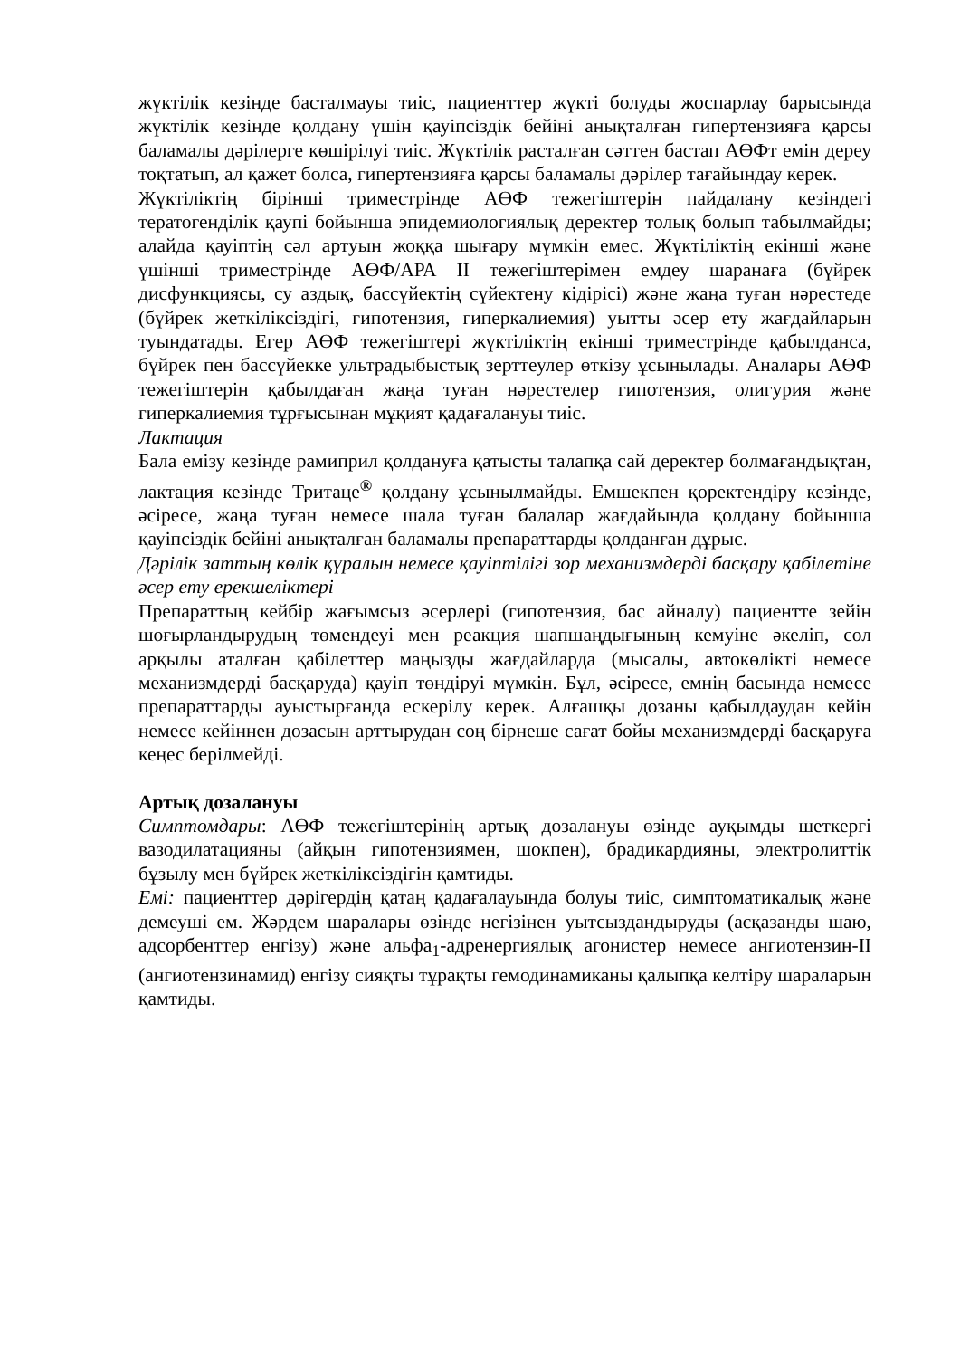жүктілік кезінде басталмауы тиіс, пациенттер жүкті болуды жоспарлау барысында жүктілік кезінде қолдану үшін қауіпсіздік бейіні анықталған гипертензияға қарсы баламалы дәрілерге көшірілуі тиіс. Жүктілік расталған сәттен бастап АӨФт емін дереу тоқтатып, ал қажет болса, гипертензияға қарсы баламалы дәрілер тағайындау керек.
Жүктіліктің бірінші триместрінде АӨФ тежегіштерін пайдалану кезіндегі тератогенділік қаупі бойынша эпидемиологиялық деректер толық болып табылмайды; алайда қауіптің сәл артуын жоққа шығару мүмкін емес. Жүктіліктің екінші және үшінші триместрінде АӨФ/АРА II тежегіштерімен емдеу шаранаға (бүйрек дисфункциясы, су аздық, бассүйектің сүйектену кідірісі) және жаңа туған нәрестеде (бүйрек жеткіліксіздігі, гипотензия, гиперкалиемия) уытты әсер ету жағдайларын туындатады. Егер АӨФ тежегіштері жүктіліктің екінші триместрінде қабылданса, бүйрек пен бассүйекке ультрадыбыстық зерттеулер өткізу ұсынылады. Аналары АӨФ тежегіштерін қабылдаған жаңа туған нәрестелер гипотензия, олигурия және гиперкалиемия тұрғысынан мұқият қадағалануы тиіс.
Лактация
Бала емізу кезінде рамиприл қолдануға қатысты талапқа сай деректер болмағандықтан, лактация кезінде Тритаце<sup>®</sup> қолдану ұсынылмайды. Емшекпен қоректендіру кезінде, әсіресе, жаңа туған немесе шала туған балалар жағдайында қолдану бойынша қауіпсіздік бейіні анықталған баламалы препараттарды қолданған дұрыс.
Дәрілік заттың көлік құралын немесе қауіптілігі зор механизмдерді басқару қабілетіне әсер ету ерекшеліктері
Препараттың кейбір жағымсыз әсерлері (гипотензия, бас айналу) пациентте зейін шоғырландырудың төмендеуі мен реакция шапшаңдығының кемуіне әкеліп, сол арқылы аталған қабілеттер маңызды жағдайларда (мысалы, автокөлікті немесе механизмдерді басқаруда) қауіп төндіруі мүмкін. Бұл, әсіресе, емнің басында немесе препараттарды ауыстырғанда ескерілу керек. Алғашқы дозаны қабылдаудан кейін немесе кейіннен дозасын арттырудан соң бірнеше сағат бойы механизмдерді басқаруға кеңес берілмейді.
Артық дозалануы
Симптомдары: АӨФ тежегіштерінің артық дозалануы өзінде ауқымды шеткергі вазодилатацияны (айқын гипотензиямен, шокпен), брадикардияны, электролиттік бұзылу мен бүйрек жеткіліксіздігін қамтиды.
Емі: пациенттер дәрігердің қатаң қадағалауында болуы тиіс, симптоматикалық және демеуші ем. Жәрдем шаралары өзінде негізінен уытсыздандыруды (асқазанды шаю, адсорбенттер енгізу) және альфа<sub>1</sub>-адренергиялық агонистер немесе ангиотензин-II (ангиотензинамид) енгізу сияқты тұрақты гемодинамиканы қалыпқа келтіру шараларын қамтиды.